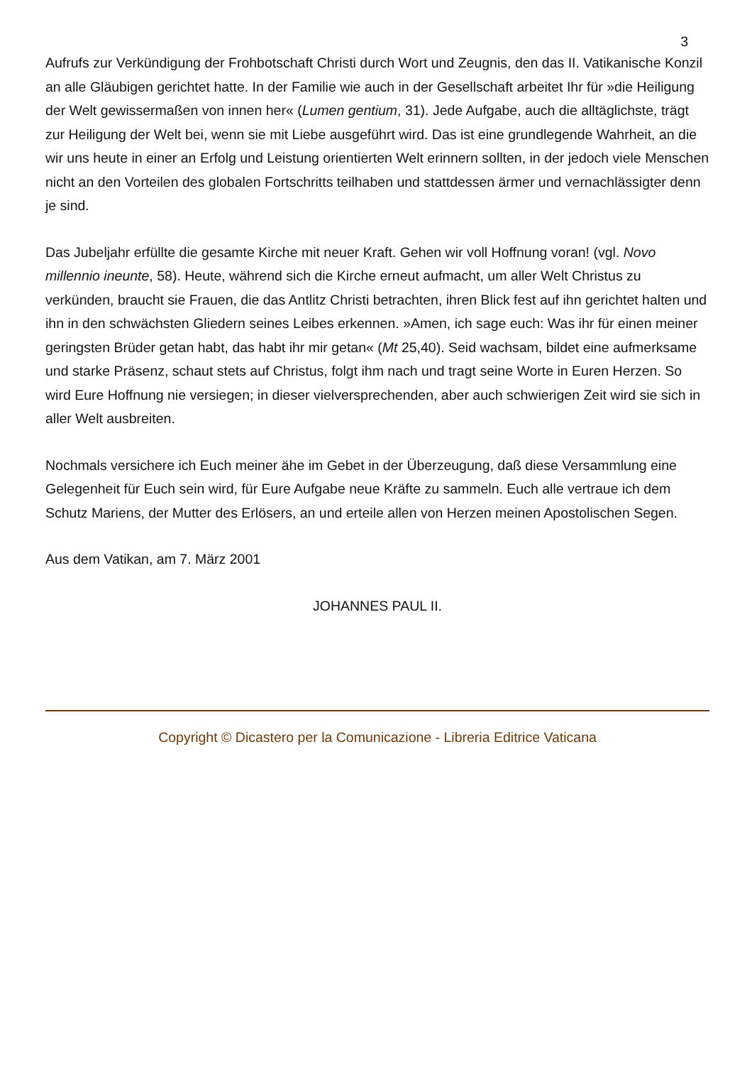3
Aufrufs zur Verkündigung der Frohbotschaft Christi durch Wort und Zeugnis, den das II. Vatikanische Konzil an alle Gläubigen gerichtet hatte. In der Familie wie auch in der Gesellschaft arbeitet Ihr für »die Heiligung der Welt gewissermaßen von innen her« (Lumen gentium, 31). Jede Aufgabe, auch die alltäglichste, trägt zur Heiligung der Welt bei, wenn sie mit Liebe ausgeführt wird. Das ist eine grundlegende Wahrheit, an die wir uns heute in einer an Erfolg und Leistung orientierten Welt erinnern sollten, in der jedoch viele Menschen nicht an den Vorteilen des globalen Fortschritts teilhaben und stattdessen ärmer und vernachlässigter denn je sind.
Das Jubeljahr erfüllte die gesamte Kirche mit neuer Kraft. Gehen wir voll Hoffnung voran! (vgl. Novo millennio ineunte, 58). Heute, während sich die Kirche erneut aufmacht, um aller Welt Christus zu verkünden, braucht sie Frauen, die das Antlitz Christi betrachten, ihren Blick fest auf ihn gerichtet halten und ihn in den schwächsten Gliedern seines Leibes erkennen. »Amen, ich sage euch: Was ihr für einen meiner geringsten Brüder getan habt, das habt ihr mir getan« (Mt 25,40). Seid wachsam, bildet eine aufmerksame und starke Präsenz, schaut stets auf Christus, folgt ihm nach und tragt seine Worte in Euren Herzen. So wird Eure Hoffnung nie versiegen; in dieser vielversprechenden, aber auch schwierigen Zeit wird sie sich in aller Welt ausbreiten.
Nochmals versichere ich Euch meiner ähe im Gebet in der Überzeugung, daß diese Versammlung eine Gelegenheit für Euch sein wird, für Eure Aufgabe neue Kräfte zu sammeln. Euch alle vertraue ich dem Schutz Mariens, der Mutter des Erlösers, an und erteile allen von Herzen meinen Apostolischen Segen.
Aus dem Vatikan, am 7. März 2001
JOHANNES PAUL II.
Copyright © Dicastero per la Comunicazione - Libreria Editrice Vaticana